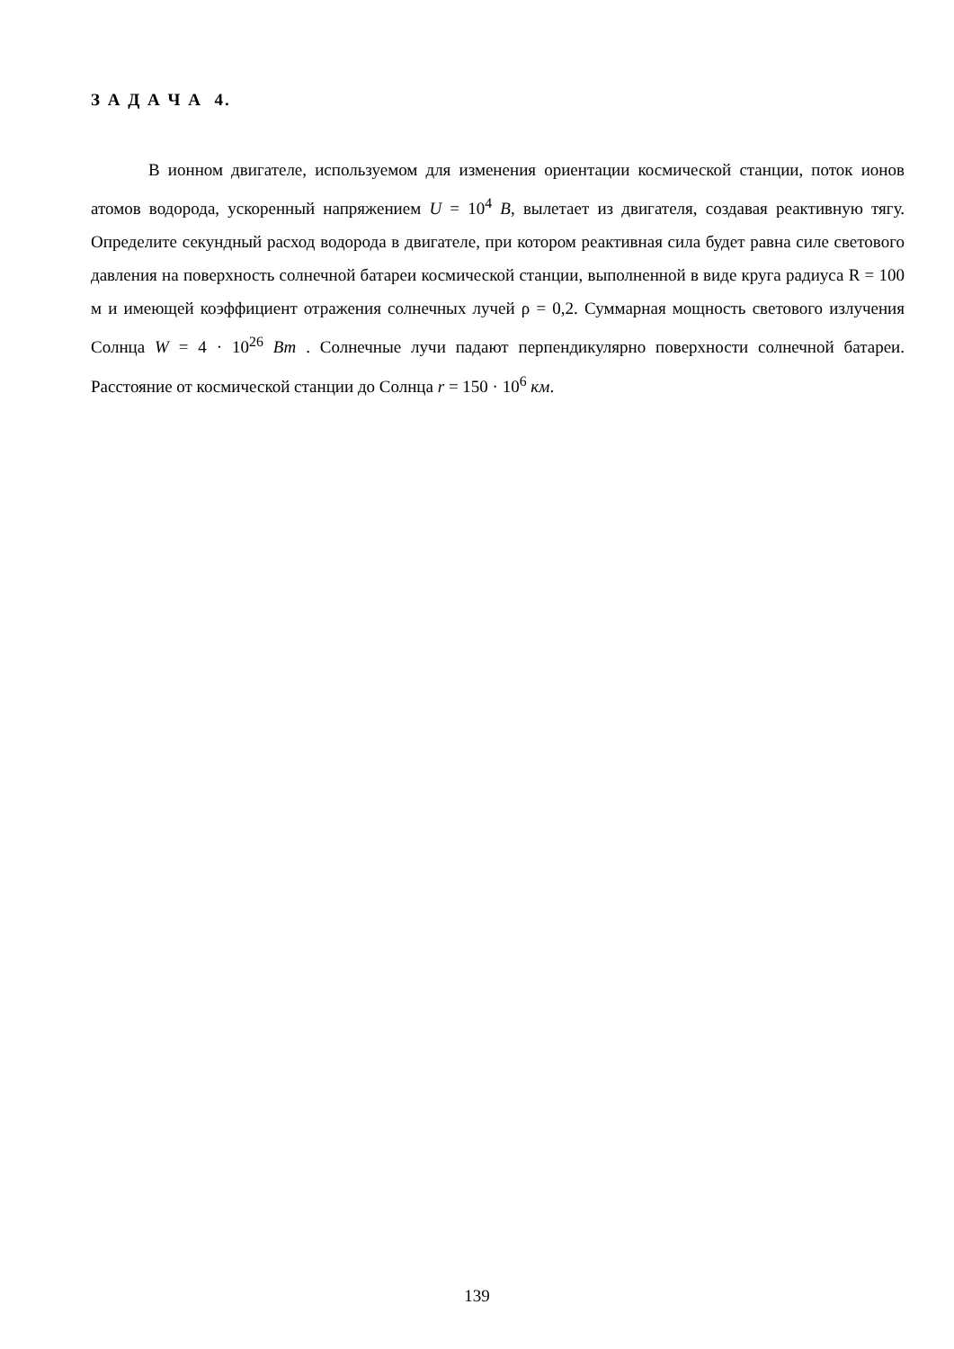З А Д А Ч А 4.
В ионном двигателе, используемом для изменения ориентации космической станции, поток ионов атомов водорода, ускоренный напряжением U = 10<sup>4</sup> B, вылетает из двигателя, создавая реактивную тягу. Определите секундный расход водорода в двигателе, при котором реактивная сила будет равна силе светового давления на поверхность солнечной батареи космической станции, выполненной в виде круга радиуса R = 100 м и имеющей коэффициент отражения солнечных лучей ρ = 0,2. Суммарная мощность светового излучения Солнца W = 4 · 10<sup>26</sup> Вт . Солнечные лучи падают перпендикулярно поверхности солнечной батареи. Расстояние от космической станции до Солнца r = 150 · 10<sup>6</sup> км.
139